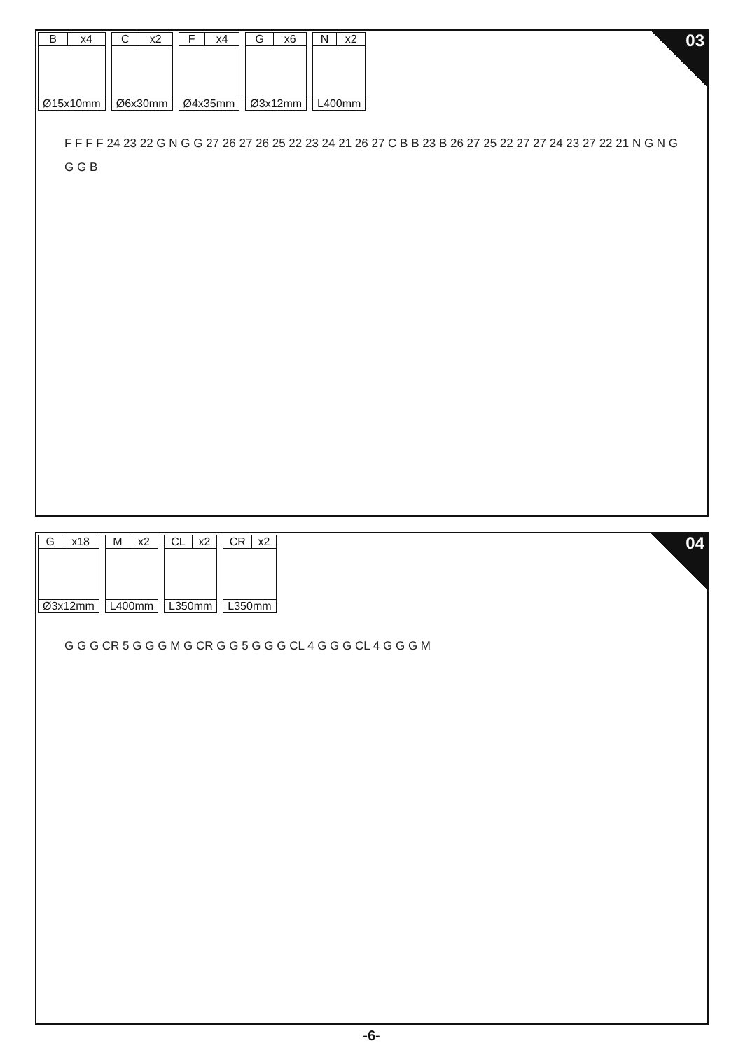03
| B | x4 |
| Ø15x10mm | |
| C | x2 |
| Ø6x30mm | |
| F | x4 |
| Ø4x35mm | |
| G | x6 |
| Ø3x12mm | |
| N | x2 |
| L400mm | |
F F F F 24 23 22 G N G G 27 26 27 26 25 22 23 24 21 26 27 C B B 23 B 26 27 25 22 27 27 24 23 27 22 21 N G N G G G B
04
| G | x18 |
| Ø3x12mm | |
| M | x2 |
| L400mm | |
| CL | x2 |
| L350mm | |
| CR | x2 |
| L350mm | |
G G G CR 5 G G G M G CR G G 5 G G G CL 4 G G G CL 4 G G G M
-6-